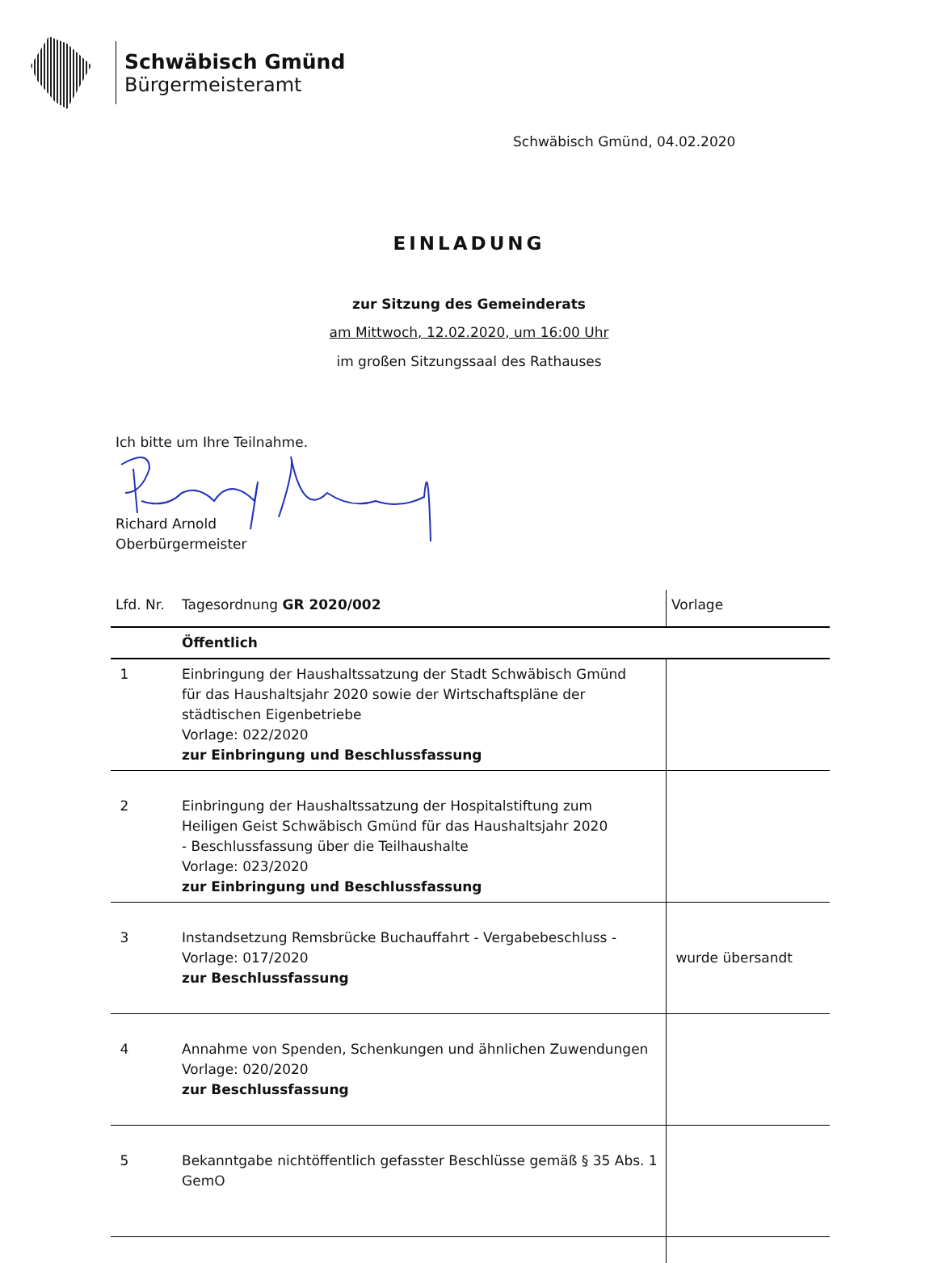Schwäbisch Gmünd
Bürgermeisteramt
Schwäbisch Gmünd, 04.02.2020
EINLADUNG
zur Sitzung des Gemeinderats
am Mittwoch, 12.02.2020, um 16:00 Uhr
im großen Sitzungssaal des Rathauses
Ich bitte um Ihre Teilnahme.
Richard Arnold
Oberbürgermeister
| Lfd. Nr. | Tagesordnung GR 2020/002 | Vorlage |
| --- | --- | --- |
| | Öffentlich | |
| 1 | Einbringung der Haushaltssatzung der Stadt Schwäbisch Gmünd für das Haushaltsjahr 2020 sowie der Wirtschaftspläne der städtischen Eigenbetriebe Vorlage: 022/2020 zur Einbringung und Beschlussfassung | |
| 2 | Einbringung der Haushaltssatzung der Hospitalstiftung zum Heiligen Geist Schwäbisch Gmünd für das Haushaltsjahr 2020 - Beschlussfassung über die Teilhaushalte Vorlage: 023/2020 zur Einbringung und Beschlussfassung | |
| 3 | Instandsetzung Remsbrücke Buchauffahrt - Vergabebeschluss - Vorlage: 017/2020 zur Beschlussfassung | wurde übersandt |
| 4 | Annahme von Spenden, Schenkungen und ähnlichen Zuwendungen Vorlage: 020/2020 zur Beschlussfassung | |
| 5 | Bekanntgabe nichtöffentlich gefasster Beschlüsse gemäß § 35 Abs. 1 GemO | |